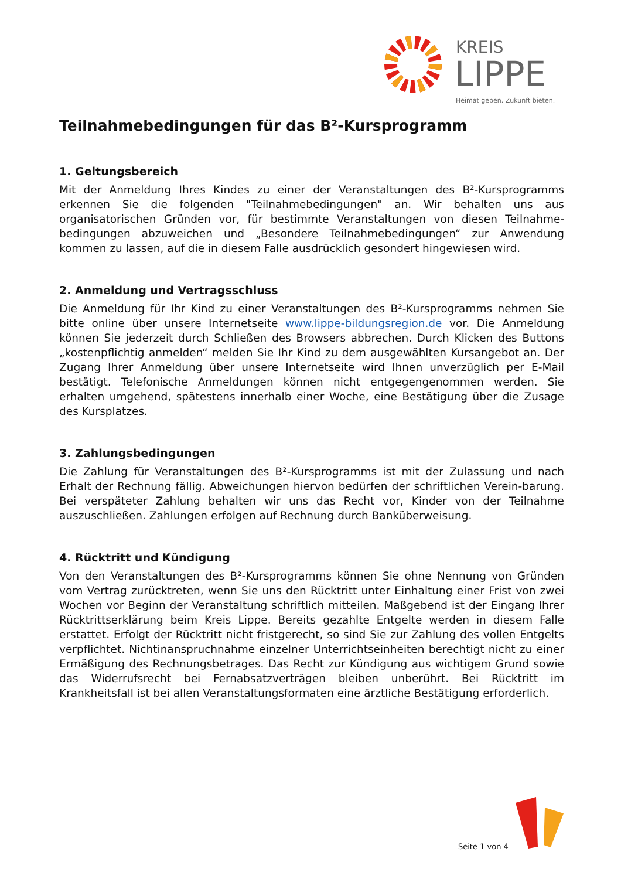KREIS
LIPPE
Heimat geben. Zukunft bieten.
Teilnahmebedingungen für das B²-Kursprogramm
1. Geltungsbereich
Mit der Anmeldung Ihres Kindes zu einer der Veranstaltungen des B²-Kursprogramms erkennen Sie die folgenden "Teilnahmebedingungen" an. Wir behalten uns aus organisatorischen Gründen vor, für bestimmte Veranstaltungen von diesen Teilnahme-bedingungen abzuweichen und „Besondere Teilnahmebedingungen“ zur Anwendung kommen zu lassen, auf die in diesem Falle ausdrücklich gesondert hingewiesen wird.
2. Anmeldung und Vertragsschluss
Die Anmeldung für Ihr Kind zu einer Veranstaltungen des B²-Kursprogramms nehmen Sie bitte online über unsere Internetseite www.lippe-bildungsregion.de vor. Die Anmeldung können Sie jederzeit durch Schließen des Browsers abbrechen. Durch Klicken des Buttons „kostenpflichtig anmelden“ melden Sie Ihr Kind zu dem ausgewählten Kursangebot an. Der Zugang Ihrer Anmeldung über unsere Internetseite wird Ihnen unverzüglich per E-Mail bestätigt. Telefonische Anmeldungen können nicht entgegengenommen werden. Sie erhalten umgehend, spätestens innerhalb einer Woche, eine Bestätigung über die Zusage des Kursplatzes.
3. Zahlungsbedingungen
Die Zahlung für Veranstaltungen des B²-Kursprogramms ist mit der Zulassung und nach Erhalt der Rechnung fällig. Abweichungen hiervon bedürfen der schriftlichen Verein-barung. Bei verspäteter Zahlung behalten wir uns das Recht vor, Kinder von der Teilnahme auszuschließen. Zahlungen erfolgen auf Rechnung durch Banküberweisung.
4. Rücktritt und Kündigung
Von den Veranstaltungen des B²-Kursprogramms können Sie ohne Nennung von Gründen vom Vertrag zurücktreten, wenn Sie uns den Rücktritt unter Einhaltung einer Frist von zwei Wochen vor Beginn der Veranstaltung schriftlich mitteilen. Maßgebend ist der Eingang Ihrer Rücktrittserklärung beim Kreis Lippe. Bereits gezahlte Entgelte werden in diesem Falle erstattet. Erfolgt der Rücktritt nicht fristgerecht, so sind Sie zur Zahlung des vollen Entgelts verpflichtet. Nichtinanspruchnahme einzelner Unterrichtseinheiten berechtigt nicht zu einer Ermäßigung des Rechnungsbetrages. Das Recht zur Kündigung aus wichtigem Grund sowie das Widerrufsrecht bei Fernabsatzverträgen bleiben unberührt. Bei Rücktritt im Krankheitsfall ist bei allen Veranstaltungsformaten eine ärztliche Bestätigung erforderlich.
Seite 1 von 4